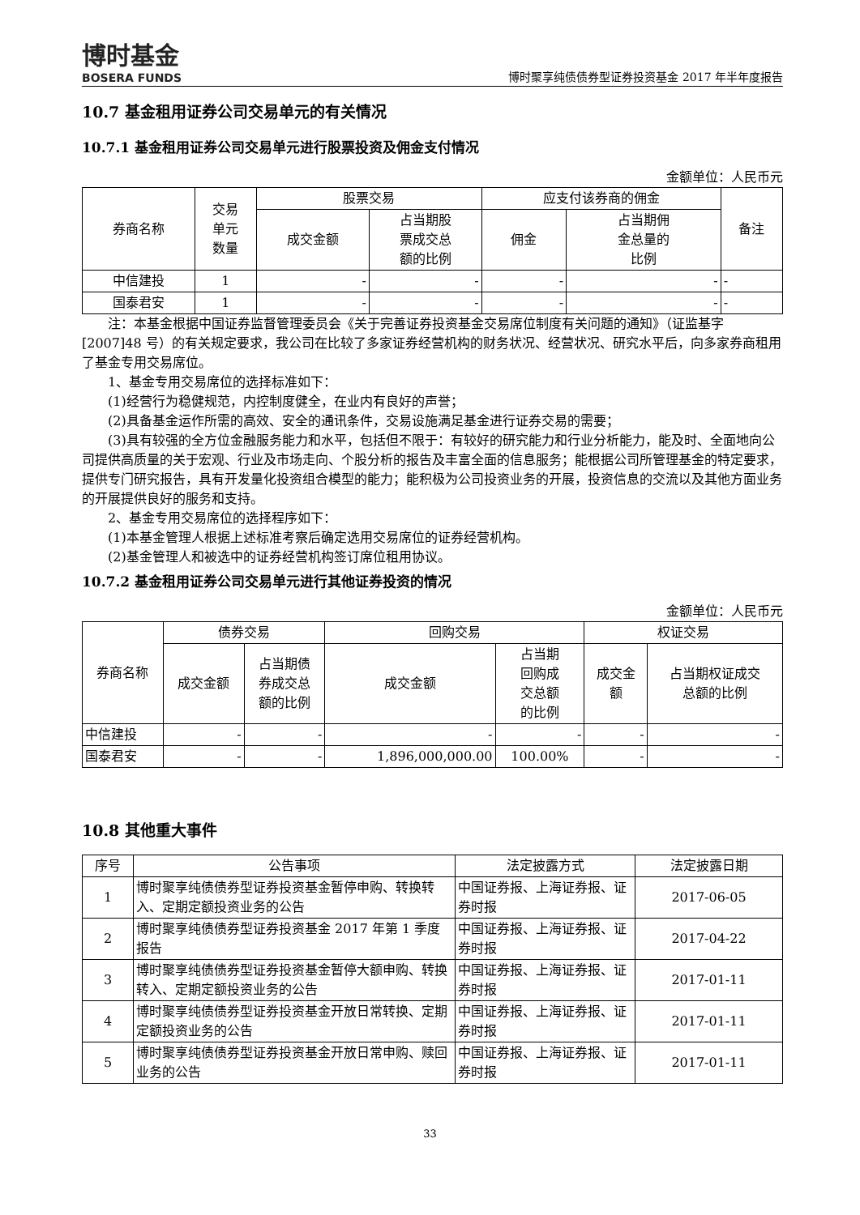博时基金
BOSERA FUNDS
博时聚享纯债债券型证券投资基金 2017 年半年度报告
10.7 基金租用证券公司交易单元的有关情况
10.7.1 基金租用证券公司交易单元进行股票投资及佣金支付情况
金额单位：人民币元
| 券商名称 | 交易 单元 数量 | 股票交易 | | 应支付该券商的佣金 | | 备注 |
| --- | --- | --- | --- | --- | --- | --- |
| | | 成交金额 | 占当期股 票成交总 额的比例 | 佣金 | 占当期佣 金总量的 比例 | |
| 中信建投 | 1 | - | - | - | - | - |
| 国泰君安 | 1 | - | - | - | - | - |
注：本基金根据中国证券监督管理委员会《关于完善证券投资基金交易席位制度有关问题的通知》（证监基字[2007]48 号）的有关规定要求，我公司在比较了多家证券经营机构的财务状况、经营状况、研究水平后，向多家券商租用了基金专用交易席位。
1、基金专用交易席位的选择标准如下：
(1)经营行为稳健规范，内控制度健全，在业内有良好的声誉；
(2)具备基金运作所需的高效、安全的通讯条件，交易设施满足基金进行证券交易的需要；
(3)具有较强的全方位金融服务能力和水平，包括但不限于：有较好的研究能力和行业分析能力，能及时、全面地向公司提供高质量的关于宏观、行业及市场走向、个股分析的报告及丰富全面的信息服务；能根据公司所管理基金的特定要求，提供专门研究报告，具有开发量化投资组合模型的能力；能积极为公司投资业务的开展，投资信息的交流以及其他方面业务的开展提供良好的服务和支持。
2、基金专用交易席位的选择程序如下：
(1)本基金管理人根据上述标准考察后确定选用交易席位的证券经营机构。
(2)基金管理人和被选中的证券经营机构签订席位租用协议。
10.7.2 基金租用证券公司交易单元进行其他证券投资的情况
金额单位：人民币元
| 券商名称 | 债券交易 | | 回购交易 | | 权证交易 | |
| --- | --- | --- | --- | --- | --- | --- |
| | 成交金额 | 占当期债 券成交总 额的比例 | 成交金额 | 占当期 回购成 交总额 的比例 | 成交金 额 | 占当期权证成交 总额的比例 |
| 中信建投 | - | - | - | - | - | - |
| 国泰君安 | - | - | 1,896,000,000.00 | 100.00% | - | - |
10.8 其他重大事件
| 序号 | 公告事项 | 法定披露方式 | 法定披露日期 |
| --- | --- | --- | --- |
| 1 | 博时聚享纯债债券型证券投资基金暂停申购、转换转入、定期定额投资业务的公告 | 中国证券报、上海证券报、证券时报 | 2017-06-05 |
| 2 | 博时聚享纯债债券型证券投资基金 2017 年第 1 季度报告 | 中国证券报、上海证券报、证券时报 | 2017-04-22 |
| 3 | 博时聚享纯债债券型证券投资基金暂停大额申购、转换转入、定期定额投资业务的公告 | 中国证券报、上海证券报、证券时报 | 2017-01-11 |
| 4 | 博时聚享纯债债券型证券投资基金开放日常转换、定期定额投资业务的公告 | 中国证券报、上海证券报、证券时报 | 2017-01-11 |
| 5 | 博时聚享纯债债券型证券投资基金开放日常申购、赎回业务的公告 | 中国证券报、上海证券报、证券时报 | 2017-01-11 |
33